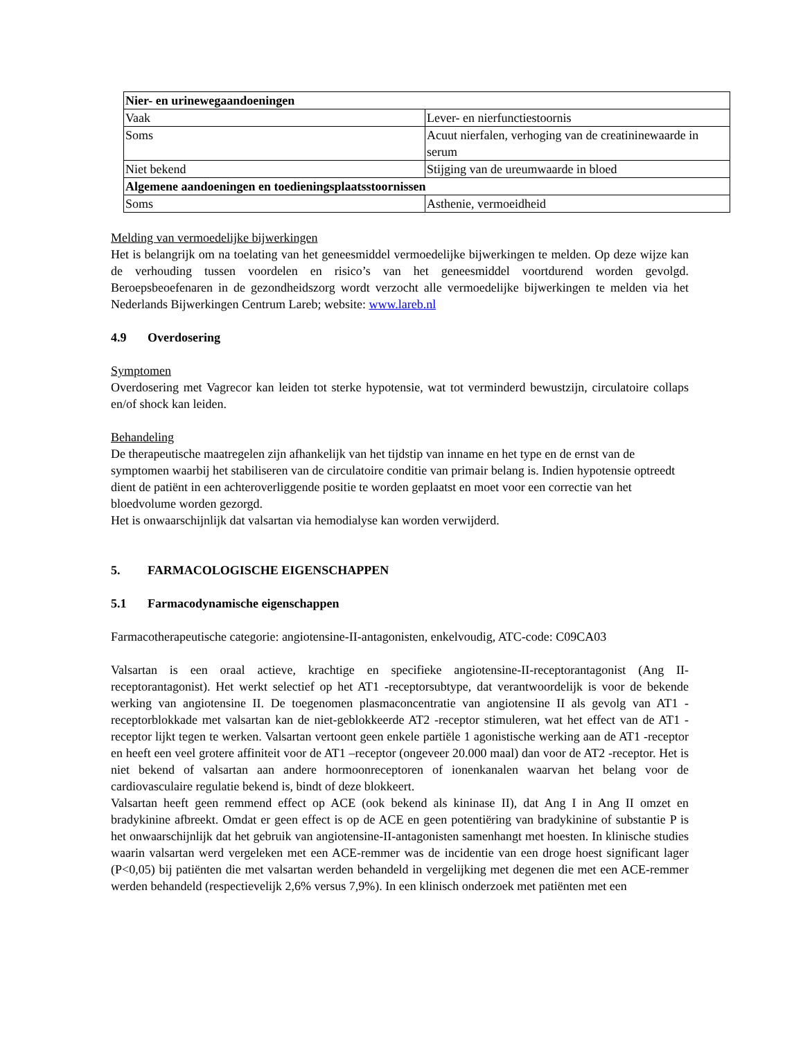| Nier- en urinewegaandoeningen | |
| Vaak | Lever- en nierfunctiestoornis |
| Soms | Acuut nierfalen, verhoging van de creatininewaarde in serum |
| Niet bekend | Stijging van de ureumwaarde in bloed |
| Algemene aandoeningen en toedieningsplaatsstoornissen | |
| Soms | Asthenie, vermoeidheid |
Melding van vermoedelijke bijwerkingen
Het is belangrijk om na toelating van het geneesmiddel vermoedelijke bijwerkingen te melden. Op deze wijze kan de verhouding tussen voordelen en risico’s van het geneesmiddel voortdurend worden gevolgd. Beroepsbeoefenaren in de gezondheidszorg wordt verzocht alle vermoedelijke bijwerkingen te melden via het Nederlands Bijwerkingen Centrum Lareb; website: www.lareb.nl
4.9 Overdosering
Symptomen
Overdosering met Vagrecor kan leiden tot sterke hypotensie, wat tot verminderd bewustzijn, circulatoire collaps en/of shock kan leiden.
Behandeling
De therapeutische maatregelen zijn afhankelijk van het tijdstip van inname en het type en de ernst van de symptomen waarbij het stabiliseren van de circulatoire conditie van primair belang is. Indien hypotensie optreedt dient de patiënt in een achteroverliggende positie te worden geplaatst en moet voor een correctie van het bloedvolume worden gezorgd.
Het is onwaarschijnlijk dat valsartan via hemodialyse kan worden verwijderd.
5. FARMACOLOGISCHE EIGENSCHAPPEN
5.1 Farmacodynamische eigenschappen
Farmacotherapeutische categorie: angiotensine-II-antagonisten, enkelvoudig, ATC-code: C09CA03
Valsartan is een oraal actieve, krachtige en specifieke angiotensine-II-receptorantagonist (Ang II-receptorantagonist). Het werkt selectief op het AT1 -receptorsubtype, dat verantwoordelijk is voor de bekende werking van angiotensine II. De toegenomen plasmaconcentratie van angiotensine II als gevolg van AT1 -receptorblokkade met valsartan kan de niet-geblokkeerde AT2 -receptor stimuleren, wat het effect van de AT1 -receptor lijkt tegen te werken. Valsartan vertoont geen enkele partiële 1 agonistische werking aan de AT1 -receptor en heeft een veel grotere affiniteit voor de AT1 –receptor (ongeveer 20.000 maal) dan voor de AT2 -receptor. Het is niet bekend of valsartan aan andere hormoonreceptoren of ionenkanalen waarvan het belang voor de cardiovasculaire regulatie bekend is, bindt of deze blokkeert.
Valsartan heeft geen remmend effect op ACE (ook bekend als kininase II), dat Ang I in Ang II omzet en bradykinine afbreekt. Omdat er geen effect is op de ACE en geen potentiëring van bradykinine of substantie P is het onwaarschijnlijk dat het gebruik van angiotensine-II-antagonisten samenhangt met hoesten. In klinische studies waarin valsartan werd vergeleken met een ACE-remmer was de incidentie van een droge hoest significant lager (P<0,05) bij patiënten die met valsartan werden behandeld in vergelijking met degenen die met een ACE-remmer werden behandeld (respectievelijk 2,6% versus 7,9%). In een klinisch onderzoek met patiënten met een